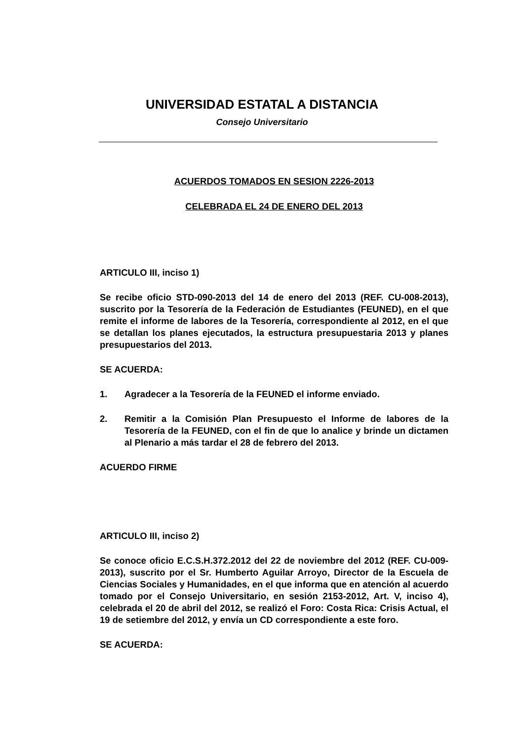UNIVERSIDAD ESTATAL A DISTANCIA
Consejo Universitario
ACUERDOS TOMADOS EN SESION 2226-2013
CELEBRADA EL 24 DE ENERO DEL 2013
ARTICULO III, inciso 1)
Se recibe oficio STD-090-2013 del 14 de enero del 2013 (REF. CU-008-2013), suscrito por la Tesorería de la Federación de Estudiantes (FEUNED), en el que remite el informe de labores de la Tesorería, correspondiente al 2012, en el que se detallan los planes ejecutados, la estructura presupuestaria 2013 y planes presupuestarios del 2013.
SE ACUERDA:
1. Agradecer a la Tesorería de la FEUNED el informe enviado.
2. Remitir a la Comisión Plan Presupuesto el Informe de labores de la Tesorería de la FEUNED, con el fin de que lo analice y brinde un dictamen al Plenario a más tardar el 28 de febrero del 2013.
ACUERDO FIRME
ARTICULO III, inciso 2)
Se conoce oficio E.C.S.H.372.2012 del 22 de noviembre del 2012 (REF. CU-009-2013), suscrito por el Sr. Humberto Aguilar Arroyo, Director de la Escuela de Ciencias Sociales y Humanidades, en el que informa que en atención al acuerdo tomado por el Consejo Universitario, en sesión 2153-2012, Art. V, inciso 4), celebrada el 20 de abril del 2012, se realizó el Foro: Costa Rica: Crisis Actual, el 19 de setiembre del 2012, y envía un CD correspondiente a este foro.
SE ACUERDA: